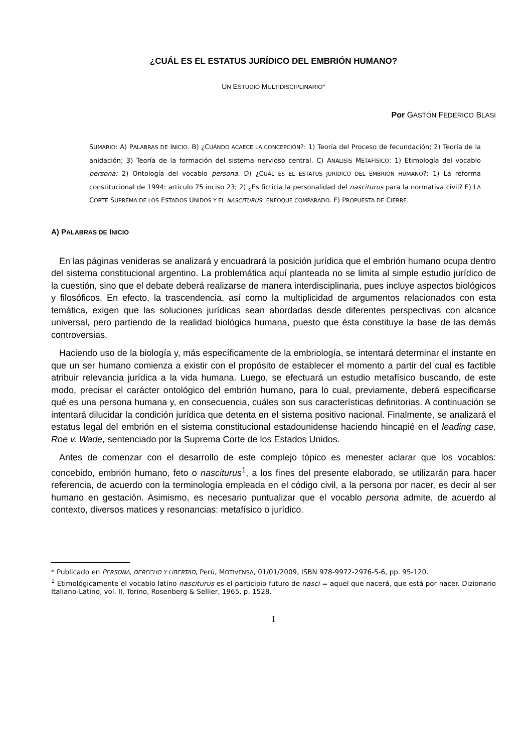¿CUÁL ES EL ESTATUS JURÍDICO DEL EMBRIÓN HUMANO?
UN ESTUDIO MULTIDISCIPLINARIO*
Por GASTÓN FEDERICO BLASI
SUMARIO: A) PALABRAS DE INICIO. B) ¿CUÁNDO ACAECE LA CONCEPCIÓN?: 1) Teoría del Proceso de fecundación; 2) Teoría de la anidación; 3) Teoría de la formación del sistema nervioso central. C) ANÁLISIS METAFÍSICO: 1) Etimología del vocablo persona; 2) Ontología del vocablo persona. D) ¿CUÁL ES EL ESTATUS JURÍDICO DEL EMBRIÓN HUMANO?: 1) La reforma constitucional de 1994: artículo 75 inciso 23; 2) ¿Es ficticia la personalidad del nasciturus para la normativa civil? E) LA CORTE SUPREMA DE LOS ESTADOS UNIDOS Y EL NASCITURUS: ENFOQUE COMPARADO. F) PROPUESTA DE CIERRE.
A) PALABRAS DE INICIO
En las páginas venideras se analizará y encuadrará la posición jurídica que el embrión humano ocupa dentro del sistema constitucional argentino. La problemática aquí planteada no se limita al simple estudio jurídico de la cuestión, sino que el debate deberá realizarse de manera interdisciplinaria, pues incluye aspectos biológicos y filosóficos. En efecto, la trascendencia, así como la multiplicidad de argumentos relacionados con esta temática, exigen que las soluciones jurídicas sean abordadas desde diferentes perspectivas con alcance universal, pero partiendo de la realidad biológica humana, puesto que ésta constituye la base de las demás controversias.
Haciendo uso de la biología y, más específicamente de la embriología, se intentará determinar el instante en que un ser humano comienza a existir con el propósito de establecer el momento a partir del cual es factible atribuir relevancia jurídica a la vida humana. Luego, se efectuará un estudio metafísico buscando, de este modo, precisar el carácter ontológico del embrión humano, para lo cual, previamente, deberá especificarse qué es una persona humana y, en consecuencia, cuáles son sus características definitorias. A continuación se intentará dilucidar la condición jurídica que detenta en el sistema positivo nacional. Finalmente, se analizará el estatus legal del embrión en el sistema constitucional estadounidense haciendo hincapié en el leading case, Roe v. Wade, sentenciado por la Suprema Corte de los Estados Unidos.
Antes de comenzar con el desarrollo de este complejo tópico es menester aclarar que los vocablos: concebido, embrión humano, feto o nasciturus<sup>1</sup>, a los fines del presente elaborado, se utilizarán para hacer referencia, de acuerdo con la terminología empleada en el código civil, a la persona por nacer, es decir al ser humano en gestación. Asimismo, es necesario puntualizar que el vocablo persona admite, de acuerdo al contexto, diversos matices y resonancias: metafísico o jurídico.
* Publicado en PERSONA, DERECHO Y LIBERTAD, Perú, MOTIVENSA, 01/01/2009, ISBN 978-9972-2976-5-6, pp. 95-120.
<sup>1</sup> Etimológicamente el vocablo latino nasciturus es el participio futuro de nasci = aquel que nacerá, que está por nacer. Dizionario Italiano-Latino, vol. II, Torino, Rosenberg & Sellier, 1965, p. 1528.
I